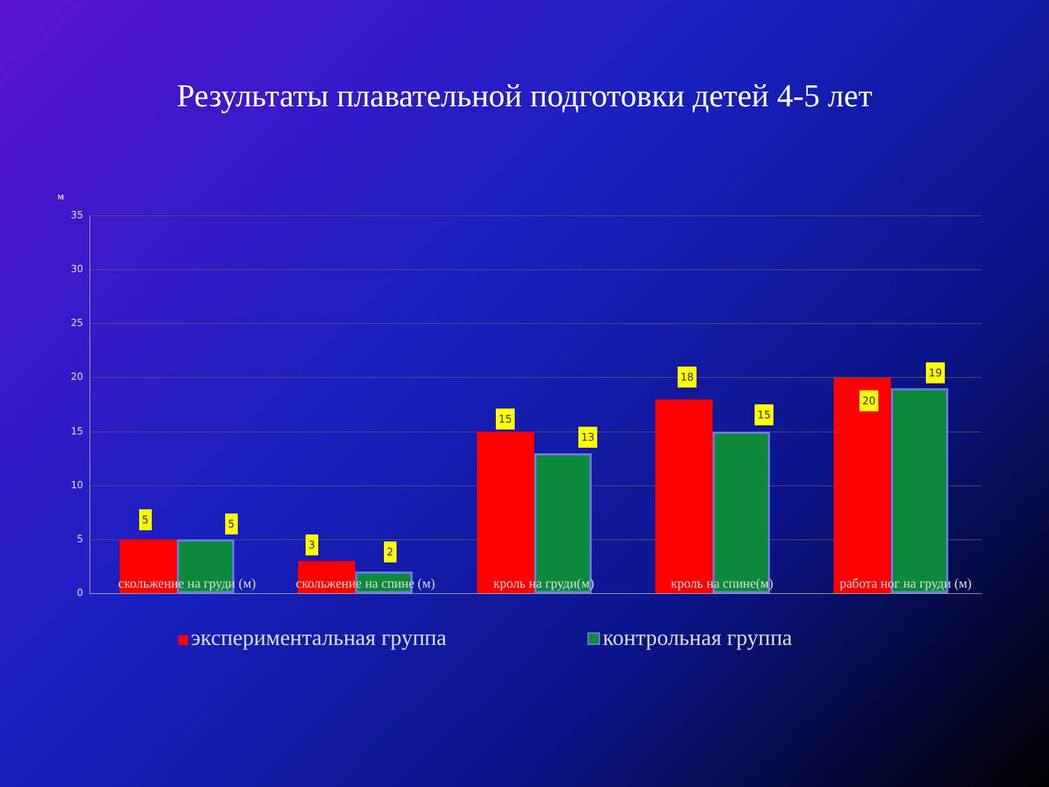Результаты плавательной подготовки детей 4-5 лет
м
35
30
25
20
15
10
5
0
5 5
3
2
15
13
18
15
20
19
скольжение на груди (м)
скольжение на спине (м)
кроль на груди(м) кроль на спине(м) работа ног на груди (м)
экспериментальная группа контрольная группа